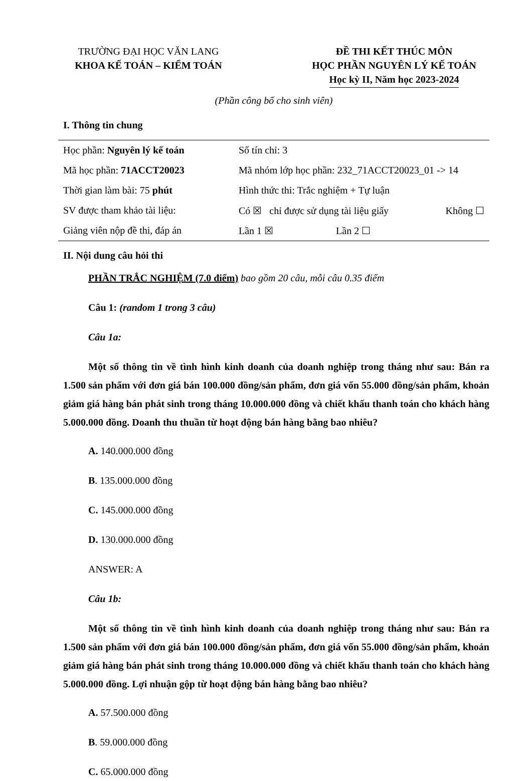TRƯỜNG ĐẠI HỌC VĂN LANG
KHOA KẾ TOÁN – KIỂM TOÁN
ĐỀ THI KẾT THÚC MÔN
HỌC PHẦN NGUYÊN LÝ KẾ TOÁN
Học kỳ II, Năm học 2023-2024
(Phần công bố cho sinh viên)
I. Thông tin chung
| Học phần: Nguyên lý kế toán | Số tín chỉ: 3 | |
| Mã học phần: 71ACCT20023 | Mã nhóm lớp học phần: 232_71ACCT20023_01 -> 14 | |
| Thời gian làm bài: 75 phút | Hình thức thi: Trắc nghiệm + Tự luận | |
| SV được tham khảo tài liệu: | Có ☒ chỉ được sử dụng tài liệu giấy | Không ☐ |
| Giảng viên nộp đề thi, đáp án | Lần 1 ☒ Lần 2 ☐ | |
II. Nội dung câu hỏi thi
PHẦN TRẮC NGHIỆM (7.0 điểm) bao gồm 20 câu, mỗi câu 0.35 điểm
Câu 1: (random 1 trong 3 câu)
Câu 1a:
Một số thông tin về tình hình kinh doanh của doanh nghiệp trong tháng như sau: Bán ra 1.500 sản phẩm với đơn giá bán 100.000 đồng/sản phẩm, đơn giá vốn 55.000 đồng/sản phẩm, khoản giảm giá hàng bán phát sinh trong tháng 10.000.000 đồng và chiết khấu thanh toán cho khách hàng 5.000.000 đồng. Doanh thu thuần từ hoạt động bán hàng bằng bao nhiêu?
A. 140.000.000 đồng
B. 135.000.000 đồng
C. 145.000.000 đồng
D. 130.000.000 đồng
ANSWER: A
Câu 1b:
Một số thông tin về tình hình kinh doanh của doanh nghiệp trong tháng như sau: Bán ra 1.500 sản phẩm với đơn giá bán 100.000 đồng/sản phẩm, đơn giá vốn 55.000 đồng/sản phẩm, khoản giảm giá hàng bán phát sinh trong tháng 10.000.000 đồng và chiết khấu thanh toán cho khách hàng 5.000.000 đồng. Lợi nhuận gộp từ hoạt động bán hàng bằng bao nhiêu?
A. 57.500.000 đồng
B. 59.000.000 đồng
C. 65.000.000 đồng